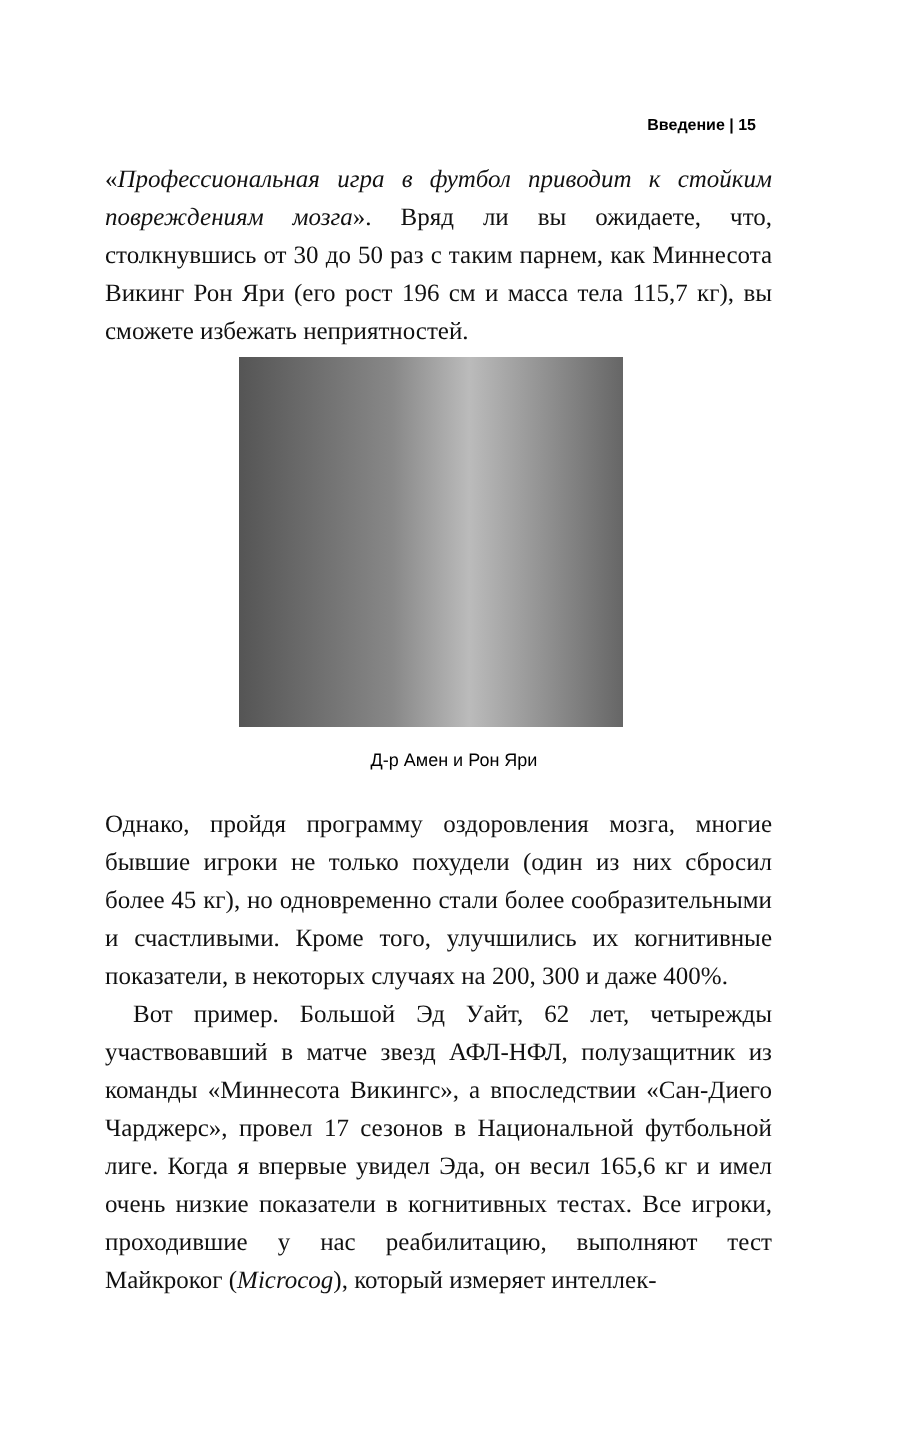Введение | 15
«Профессиональная игра в футбол приводит к стойким повреждениям мозга». Вряд ли вы ожидаете, что, столкнувшись от 30 до 50 раз с таким парнем, как Миннесота Викинг Рон Яри (его рост 196 см и масса тела 115,7 кг), вы сможете избежать неприятностей.
Д-р Амен и Рон Яри
Однако, пройдя программу оздоровления мозга, многие бывшие игроки не только похудели (один из них сбросил более 45 кг), но одновременно стали более сообразительными и счастливыми. Кроме того, улучшились их когнитивные показатели, в некоторых случаях на 200, 300 и даже 400%.
Вот пример. Большой Эд Уайт, 62 лет, четырежды участвовавший в матче звезд АФЛ-НФЛ, полузащитник из команды «Миннесота Викингс», а впоследствии «Сан-Диего Чарджерс», провел 17 сезонов в Национальной футбольной лиге. Когда я впервые увидел Эда, он весил 165,6 кг и имел очень низкие показатели в когнитивных тестах. Все игроки, проходившие у нас реабилитацию, выполняют тест Майкроког (Microcog), который измеряет интеллек-